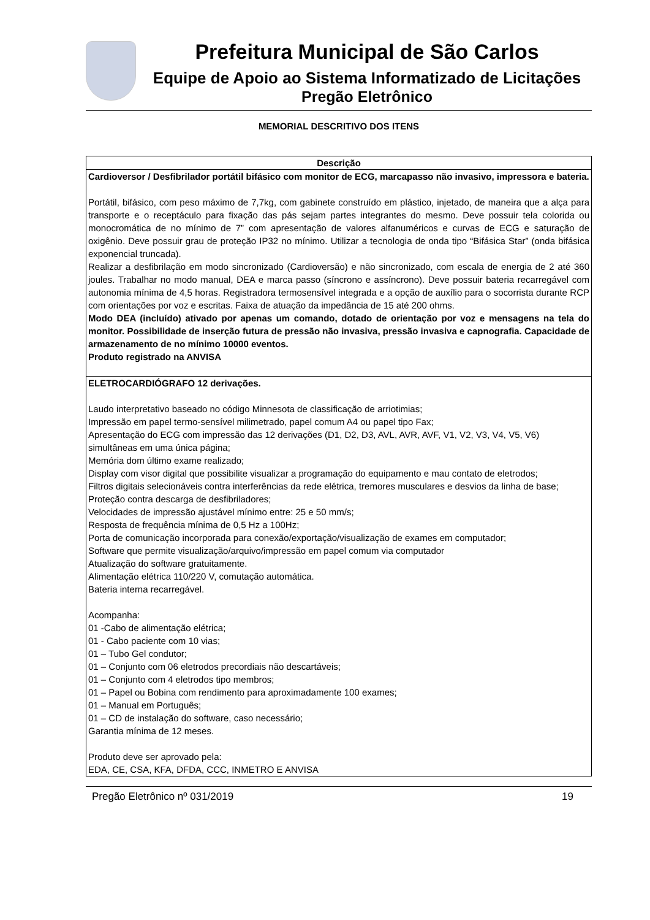Prefeitura Municipal de São Carlos
Equipe de Apoio ao Sistema Informatizado de Licitações
Pregão Eletrônico
MEMORIAL DESCRITIVO DOS ITENS
| Descrição |
| --- |
| Cardioversor / Desfibrilador portátil bifásico com monitor de ECG, marcapasso não invasivo, impressora e bateria. Portátil, bifásico, com peso máximo de 7,7kg, com gabinete construído em plástico, injetado, de maneira que a alça para transporte e o receptáculo para fixação das pás sejam partes integrantes do mesmo. Deve possuir tela colorida ou monocromática de no mínimo de 7” com apresentação de valores alfanuméricos e curvas de ECG e saturação de oxigênio. Deve possuir grau de proteção IP32 no mínimo. Utilizar a tecnologia de onda tipo “Bifásica Star” (onda bifásica exponencial truncada). Realizar a desfibrilação em modo sincronizado (Cardioversão) e não sincronizado, com escala de energia de 2 até 360 joules. Trabalhar no modo manual, DEA e marca passo (síncrono e assíncrono). Deve possuir bateria recarregável com autonomia mínima de 4,5 horas. Registradora termosensível integrada e a opção de auxílio para o socorrista durante RCP com orientações por voz e escritas. Faixa de atuação da impedância de 15 até 200 ohms. Modo DEA (incluído) ativado por apenas um comando, dotado de orientação por voz e mensagens na tela do monitor. Possibilidade de inserção futura de pressão não invasiva, pressão invasiva e capnografia. Capacidade de armazenamento de no mínimo 10000 eventos. Produto registrado na ANVISA |
| ELETROCARDIÓGRAFO 12 derivações. Laudo interpretativo baseado no código Minnesota de classificação de arriotimias; Impressão em papel termo-sensível milimetrado, papel comum A4 ou papel tipo Fax; Apresentação do ECG com impressão das 12 derivações (D1, D2, D3, AVL, AVR, AVF, V1, V2, V3, V4, V5, V6) simultâneas em uma única página; Memória dom último exame realizado; Display com visor digital que possibilite visualizar a programação do equipamento e mau contato de eletrodos; Filtros digitais selecionáveis contra interferências da rede elétrica, tremores musculares e desvios da linha de base; Proteção contra descarga de desfibriladores; Velocidades de impressão ajustável mínimo entre: 25 e 50 mm/s; Resposta de frequência mínima de 0,5 Hz a 100Hz; Porta de comunicação incorporada para conexão/exportação/visualização de exames em computador; Software que permite visualização/arquivo/impressão em papel comum via computador Atualização do software gratuitamente. Alimentação elétrica 110/220 V, comutação automática. Bateria interna recarregável. Acompanha: 01 -Cabo de alimentação elétrica; 01 - Cabo paciente com 10 vias; 01 – Tubo Gel condutor; 01 – Conjunto com 06 eletrodos precordiais não descartáveis; 01 – Conjunto com 4 eletrodos tipo membros; 01 – Papel ou Bobina com rendimento para aproximadamente 100 exames; 01 – Manual em Português; 01 – CD de instalação do software, caso necessário; Garantia mínima de 12 meses. Produto deve ser aprovado pela: EDA, CE, CSA, KFA, DFDA, CCC, INMETRO E ANVISA |
Pregão Eletrônico nº 031/2019 19